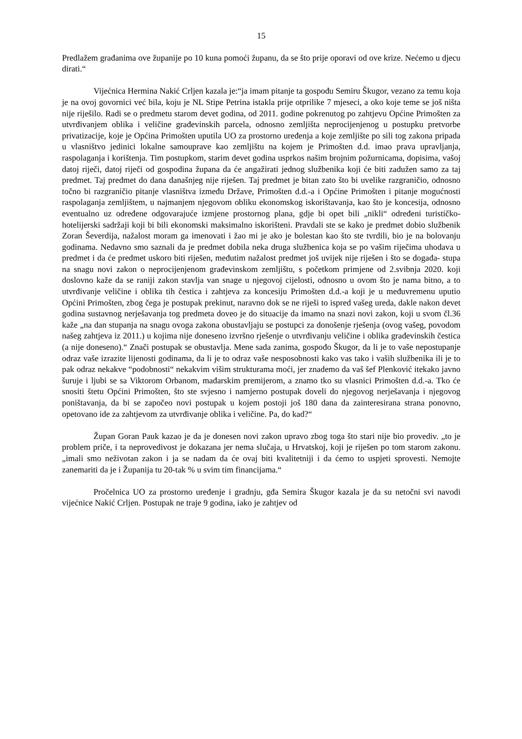15
Predlažem građanima ove županije po 10 kuna pomoći županu, da se što prije oporavi od ove krize. Nećemo u djecu dirati.“
Vijećnica Hermina Nakić Crljen kazala je:“ja imam pitanje ta gospođu Semiru Škugor, vezano za temu koja je na ovoj govornici već bila, koju je NL Stipe Petrina istakla prije otprilike 7 mjeseci, a oko koje teme se još ništa nije riješilo. Radi se o predmetu starom devet godina, od 2011. godine pokrenutog po zahtjevu Općine Primošten za utvrđivanjem oblika i veličine građevinskih parcela, odnosno zemljišta neprocijenjenog u postupku pretvorbe privatizacije, koje je Općina Primošten uputila UO za prostorno uređenja a koje zemljište po sili tog zakona pripada u vlasništvo jedinici lokalne samouprave kao zemljištu na kojem je Primošten d.d. imao prava upravljanja, raspolaganja i korištenja. Tim postupkom, starim devet godina usprkos našim brojnim požurnicama, dopisima, vašoj datoj riječi, datoj riječi od gospodina župana da će angažirati jednog službenika koji će biti zadužen samo za taj predmet. Taj predmet do dana današnjeg nije riješen. Taj predmet je bitan zato što bi uvelike razgraničio, odnosno točno bi razgraničio pitanje vlasništva između Države, Primošten d.d.-a i Općine Primošten i pitanje mogućnosti raspolaganja zemljištem, u najmanjem njegovom obliku ekonomskog iskorištavanja, kao što je koncesija, odnosno eventualno uz određene odgovarajuće izmjene prostornog plana, gdje bi opet bili „nikli“ određeni turističko-hotelijerski sadržaji koji bi bili ekonomski maksimalno iskorišteni. Pravdali ste se kako je predmet dobio službenik Zoran Ševerdija, nažalost moram ga imenovati i žao mi je ako je bolestan kao što ste tvrdili, bio je na bolovanju godinama. Nedavno smo saznali da je predmet dobila neka druga službenica koja se po vašim riječima uhodava u predmet i da će predmet uskoro biti riješen, međutim nažalost predmet još uvijek nije riješen i što se događa- stupa na snagu novi zakon o neprocijenjenom građevinskom zemljištu, s početkom primjene od 2.svibnja 2020. koji doslovno kaže da se raniji zakon stavlja van snage u njegovoj cijelosti, odnosno u ovom što je nama bitno, a to utvrđivanje veličine i oblika tih čestica i zahtjeva za koncesiju Primošten d.d.-a koji je u međuvremenu uputio Općini Primošten, zbog čega je postupak prekinut, naravno dok se ne riješi to ispred vašeg ureda, dakle nakon devet godina sustavnog nerješavanja tog predmeta doveo je do situacije da imamo na snazi novi zakon, koji u svom čl.36 kaže „na dan stupanja na snagu ovoga zakona obustavljaju se postupci za donošenje rješenja (ovog vašeg, povodom našeg zahtjeva iz 2011.) u kojima nije doneseno izvršno rješenje o utvrđivanju veličine i oblika građevinskih čestica (a nije doneseno).“ Znači postupak se obustavlja. Mene sada zanima, gospođo Škugor, da li je to vaše nepostupanje odraz vaše izrazite lijenosti godinama, da li je to odraz vaše nesposobnosti kako vas tako i vaših službenika ili je to pak odraz nekakve “podobnosti“ nekakvim višim strukturama moći, jer znademo da vaš šef Plenković itekako javno šuruje i ljubi se sa Viktorom Orbanom, mađarskim premijerom, a znamo tko su vlasnici Primošten d.d.-a. Tko će snositi štetu Općini Primošten, što ste svjesno i namjerno postupak doveli do njegovog nerješavanja i njegovog poništavanja, da bi se započeo novi postupak u kojem postoji još 180 dana da zainteresirana strana ponovno, opetovano ide za zahtjevom za utvrđivanje oblika i veličine. Pa, do kad?“
Župan Goran Pauk kazao je da je donesen novi zakon upravo zbog toga što stari nije bio provediv. „to je problem priče, i ta neprovedivost je dokazana jer nema slučaja, u Hrvatskoj, koji je riješen po tom starom zakonu. „imali smo neživotan zakon i ja se nadam da će ovaj biti kvalitetniji i da ćemo to uspjeti sprovesti. Nemojte zanemariti da je i Županija tu 20-tak % u svim tim financijama.“
Pročelnica UO za prostorno uređenje i gradnju, gđa Semira Škugor kazala je da su netočni svi navodi vijećnice Nakić Crljen. Postupak ne traje 9 godina, iako je zahtjev od